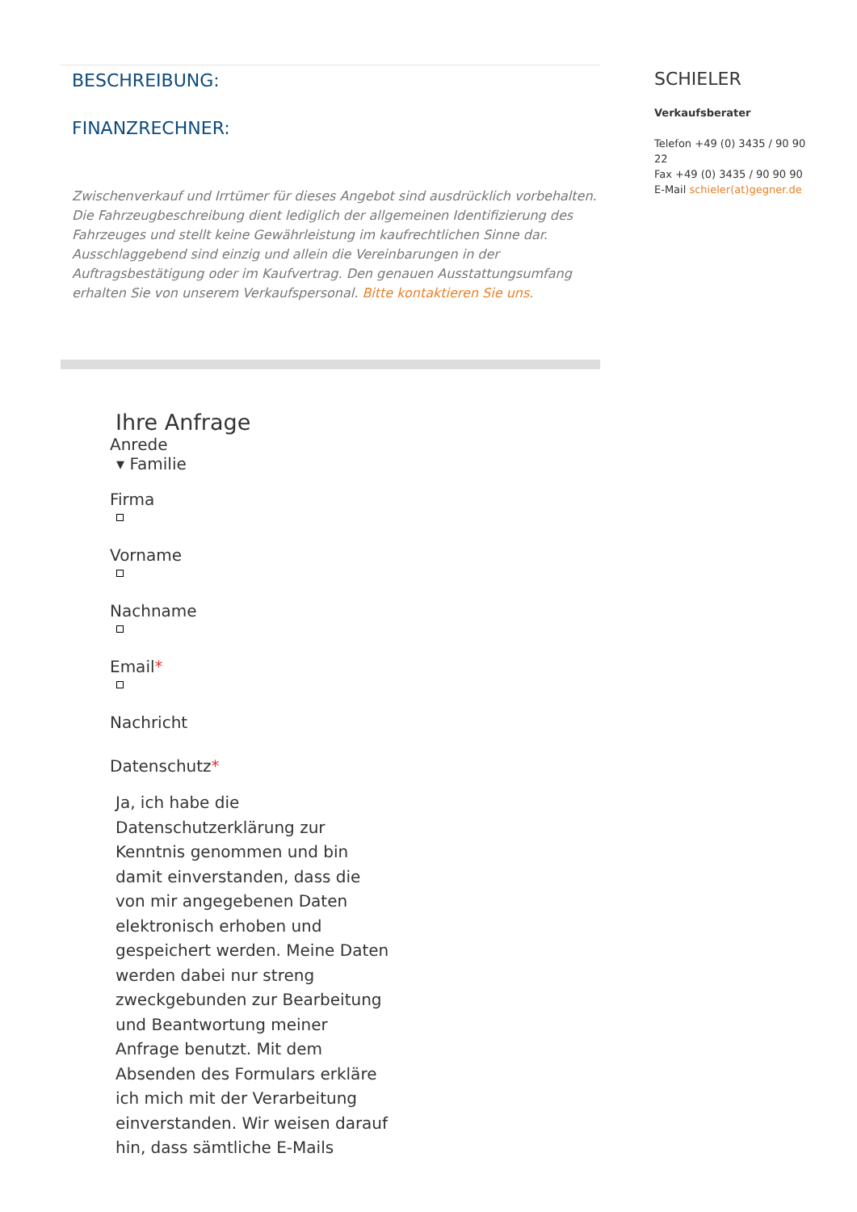BESCHREIBUNG:
FINANZRECHNER:
Zwischenverkauf und Irrtümer für dieses Angebot sind ausdrücklich vorbehalten. Die Fahrzeugbeschreibung dient lediglich der allgemeinen Identifizierung des Fahrzeuges und stellt keine Gewährleistung im kaufrechtlichen Sinne dar. Ausschlaggebend sind einzig und allein die Vereinbarungen in der Auftragsbestätigung oder im Kaufvertrag. Den genauen Ausstattungsumfang erhalten Sie von unserem Verkaufspersonal. Bitte kontaktieren Sie uns.
Ihre Anfrage
Anrede
▾ Familie
Firma
Vorname
Nachname
Email*
Nachricht
Datenschutz*
Ja, ich habe die Datenschutzerklärung zur Kenntnis genommen und bin damit einverstanden, dass die von mir angegebenen Daten elektronisch erhoben und gespeichert werden. Meine Daten werden dabei nur streng zweckgebunden zur Bearbeitung und Beantwortung meiner Anfrage benutzt. Mit dem Absenden des Formulars erkläre ich mich mit der Verarbeitung einverstanden. Wir weisen darauf hin, dass sämtliche E-Mails
SCHIELER
Verkaufsberater
Telefon +49 (0) 3435 / 90 90 22
Fax +49 (0) 3435 / 90 90 90
E-Mail schieler(at)gegner.de